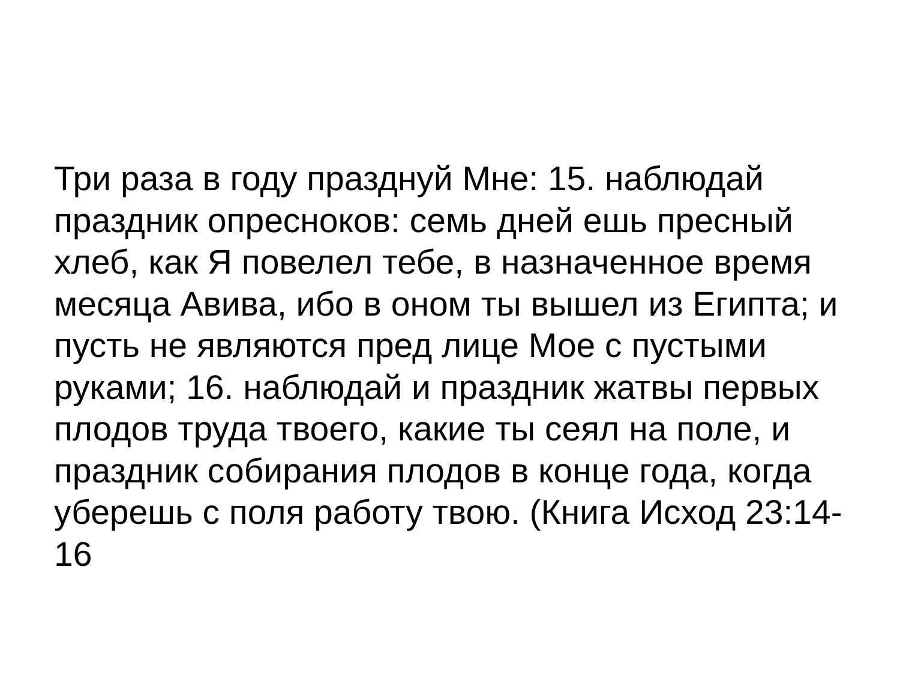Три раза в году празднуй Мне: 15. наблюдай праздник опресноков: семь дней ешь пресный хлеб, как Я повелел тебе, в назначенное время месяца Авива, ибо в оном ты вышел из Египта; и пусть не являются пред лице Мое с пустыми руками; 16. наблюдай и праздник жатвы первых плодов труда твоего, какие ты сеял на поле, и праздник собирания плодов в конце года, когда уберешь с поля работу твою. (Книга Исход 23:14-16